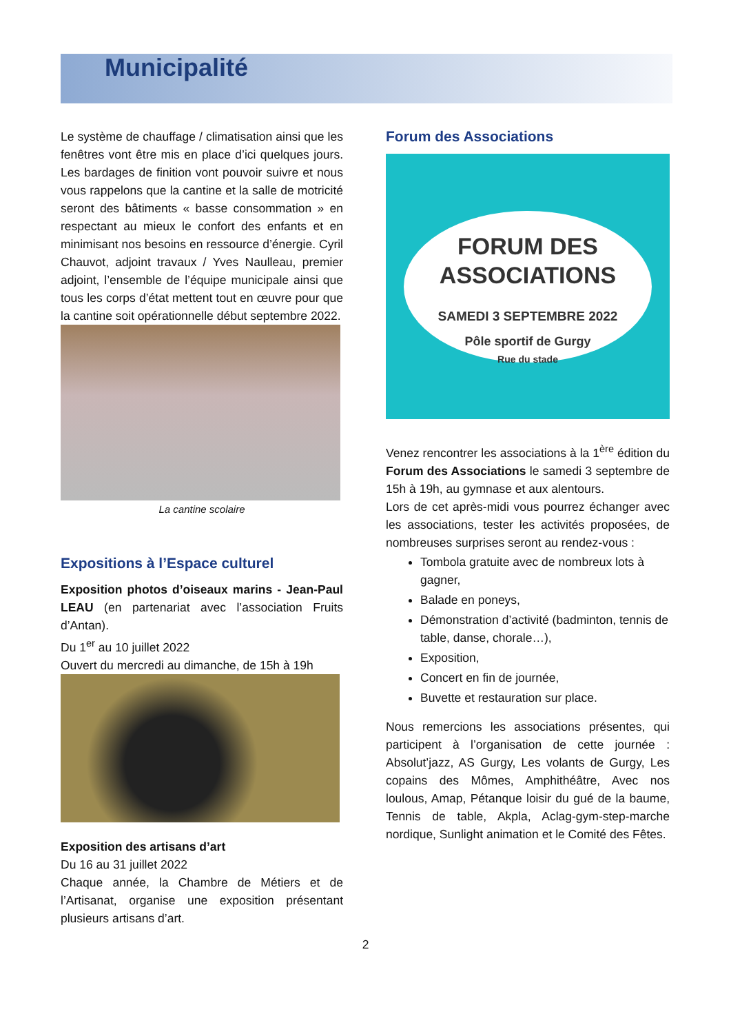Municipalité
Le système de chauffage / climatisation ainsi que les fenêtres vont être mis en place d’ici quelques jours. Les bardages de finition vont pouvoir suivre et nous vous rappelons que la cantine et la salle de motricité seront des bâtiments « basse consommation » en respectant au mieux le confort des enfants et en minimisant nos besoins en ressource d’énergie. Cyril Chauvot, adjoint travaux / Yves Naulleau, premier adjoint, l’ensemble de l’équipe municipale ainsi que tous les corps d’état mettent tout en œuvre pour que la cantine soit opérationnelle début septembre 2022.
La cantine scolaire
Expositions à l’Espace culturel
Exposition photos d’oiseaux marins - Jean-Paul LEAU (en partenariat avec l’association Fruits d’Antan).
Du 1<sup>er</sup> au 10 juillet 2022
Ouvert du mercredi au dimanche, de 15h à 19h
Exposition des artisans d’art
Du 16 au 31 juillet 2022
Chaque année, la Chambre de Métiers et de l’Artisanat, organise une exposition présentant plusieurs artisans d’art.
Forum des Associations
FORUM DES
ASSOCIATIONS
SAMEDI 3 SEPTEMBRE 2022
Pôle sportif de Gurgy
Rue du stade
Venez rencontrer les associations à la 1<sup>ère</sup> édition du Forum des Associations le samedi 3 septembre de 15h à 19h, au gymnase et aux alentours.
Lors de cet après-midi vous pourrez échanger avec les associations, tester les activités proposées, de nombreuses surprises seront au rendez-vous :
Tombola gratuite avec de nombreux lots à gagner,
Balade en poneys,
Démonstration d’activité (badminton, tennis de table, danse, chorale…),
Exposition,
Concert en fin de journée,
Buvette et restauration sur place.
Nous remercions les associations présentes, qui participent à l’organisation de cette journée : Absolut’jazz, AS Gurgy, Les volants de Gurgy, Les copains des Mômes, Amphithéâtre, Avec nos loulous, Amap, Pétanque loisir du gué de la baume, Tennis de table, Akpla, Aclag-gym-step-marche nordique, Sunlight animation et le Comité des Fêtes.
2